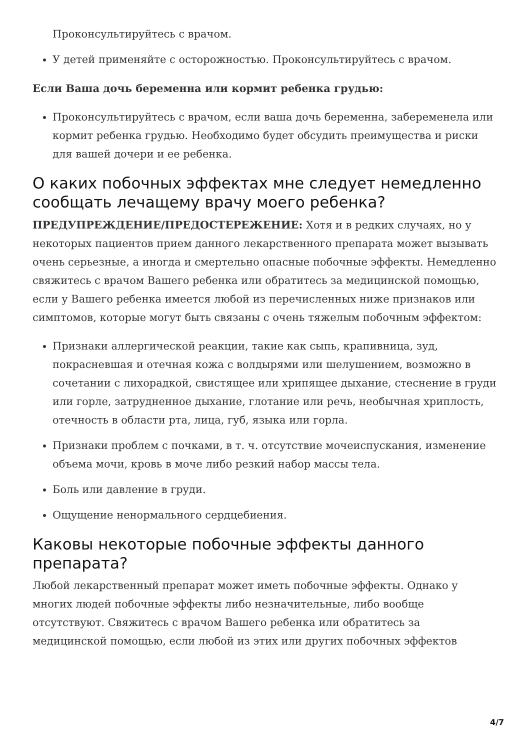Проконсультируйтесь с врачом.
У детей применяйте с осторожностью. Проконсультируйтесь с врачом.
Если Ваша дочь беременна или кормит ребенка грудью:
Проконсультируйтесь с врачом, если ваша дочь беременна, забеременела или кормит ребенка грудью. Необходимо будет обсудить преимущества и риски для вашей дочери и ее ребенка.
О каких побочных эффектах мне следует немедленно сообщать лечащему врачу моего ребенка?
ПРЕДУПРЕЖДЕНИЕ/ПРЕДОСТЕРЕЖЕНИЕ: Хотя и в редких случаях, но у некоторых пациентов прием данного лекарственного препарата может вызывать очень серьезные, а иногда и смертельно опасные побочные эффекты. Немедленно свяжитесь с врачом Вашего ребенка или обратитесь за медицинской помощью, если у Вашего ребенка имеется любой из перечисленных ниже признаков или симптомов, которые могут быть связаны с очень тяжелым побочным эффектом:
Признаки аллергической реакции, такие как сыпь, крапивница, зуд, покрасневшая и отечная кожа с волдырями или шелушением, возможно в сочетании с лихорадкой, свистящее или хрипящее дыхание, стеснение в груди или горле, затрудненное дыхание, глотание или речь, необычная хриплость, отечность в области рта, лица, губ, языка или горла.
Признаки проблем с почками, в т. ч. отсутствие мочеиспускания, изменение объема мочи, кровь в моче либо резкий набор массы тела.
Боль или давление в груди.
Ощущение ненормального сердцебиения.
Каковы некоторые побочные эффекты данного препарата?
Любой лекарственный препарат может иметь побочные эффекты. Однако у многих людей побочные эффекты либо незначительные, либо вообще отсутствуют. Свяжитесь с врачом Вашего ребенка или обратитесь за медицинской помощью, если любой из этих или других побочных эффектов
4/7